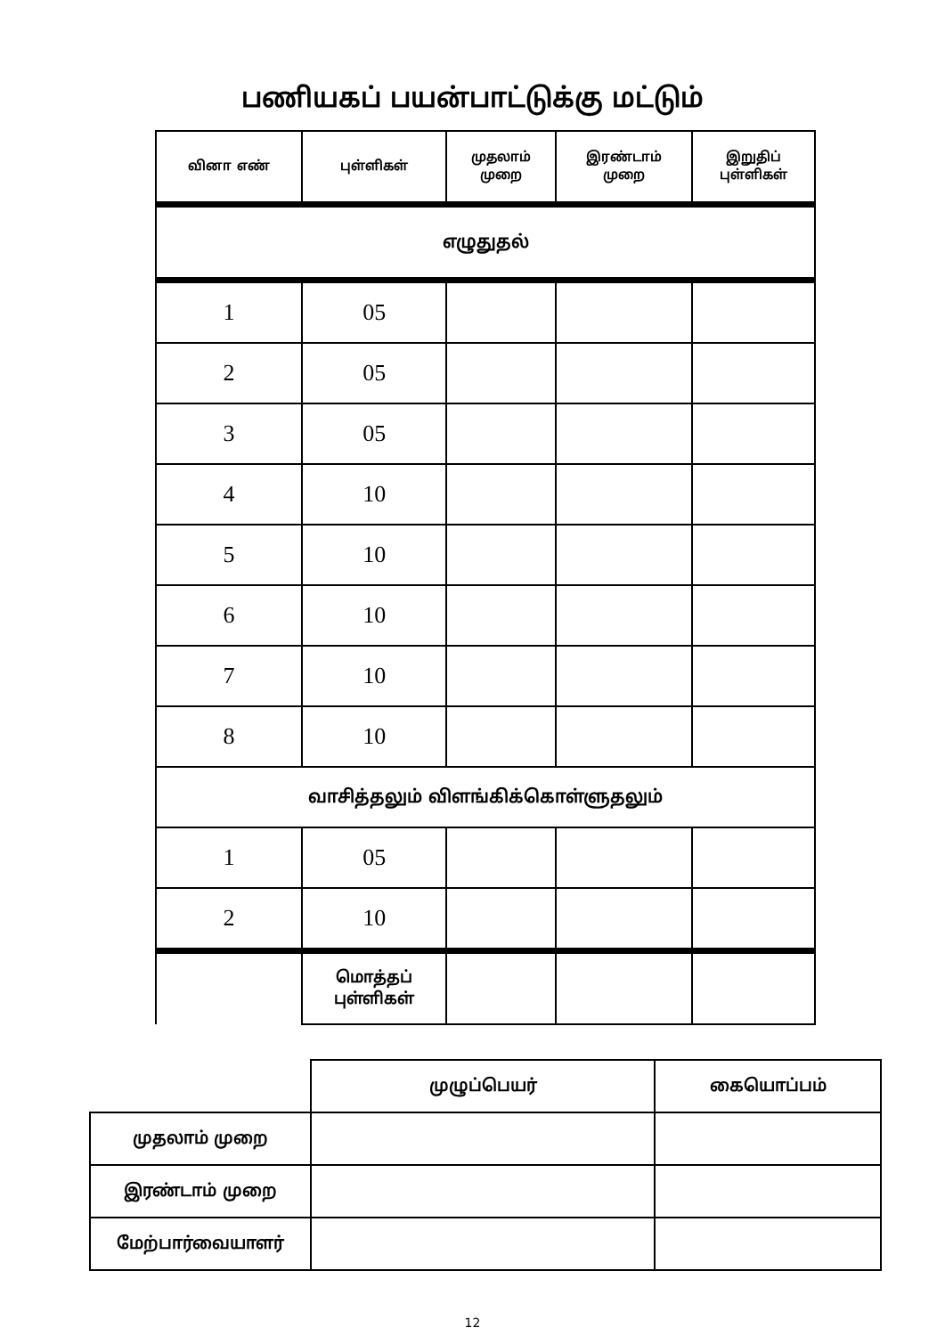பணியகப் பயன்பாட்டுக்கு மட்டும்
| வினா எண் | புள்ளிகள் | முதலாம் முறை | இரண்டாம் முறை | இறுதிப் புள்ளிகள் |
| எழுதுதல் | | | | |
| 1 | 05 | | | |
| 2 | 05 | | | |
| 3 | 05 | | | |
| 4 | 10 | | | |
| 5 | 10 | | | |
| 6 | 10 | | | |
| 7 | 10 | | | |
| 8 | 10 | | | |
| வாசித்தலும் விளங்கிக்கொள்ளுதலும் | | | | |
| 1 | 05 | | | |
| 2 | 10 | | | |
| | மொத்தப் புள்ளிகள் | | | |
| | முழுப்பெயர் | கையொப்பம் |
| முதலாம் முறை | | |
| இரண்டாம் முறை | | |
| மேற்பார்வையாளர் | | |
12